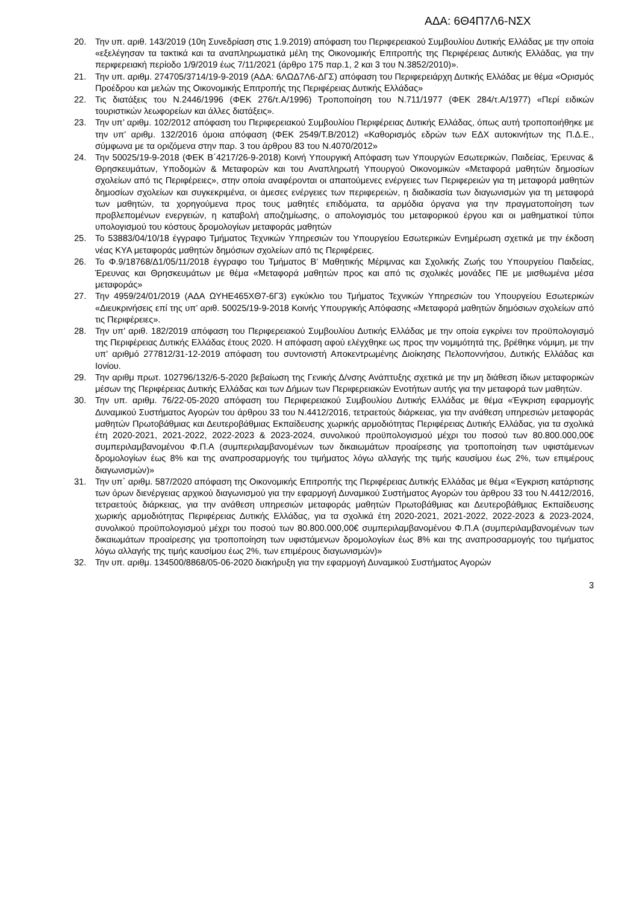ΑΔΑ: 6Θ4Π7Λ6-ΝΣΧ
20. Την υπ. αριθ. 143/2019 (10η Συνεδρίαση στις 1.9.2019) απόφαση του Περιφερειακού Συμβουλίου Δυτικής Ελλάδας με την οποία «εξελέγησαν τα τακτικά και τα αναπληρωματικά μέλη της Οικονομικής Επιτροπής της Περιφέρειας Δυτικής Ελλάδας, για την περιφερειακή περίοδο 1/9/2019 έως 7/11/2021 (άρθρο 175 παρ.1, 2 και 3 του Ν.3852/2010)».
21. Την υπ. αριθμ. 274705/3714/19-9-2019 (ΑΔΑ: 6ΛΩΔ7Λ6-ΔΓΣ) απόφαση του Περιφερειάρχη Δυτικής Ελλάδας με θέμα «Ορισμός Προέδρου και μελών της Οικονομικής Επιτροπής της Περιφέρειας Δυτικής Ελλάδας»
22. Τις διατάξεις του Ν.2446/1996 (ΦΕΚ 276/τ.Α/1996) Τροποποίηση του Ν.711/1977 (ΦΕΚ 284/τ.Α/1977) «Περί ειδικών τουριστικών λεωφορείων και άλλες διατάξεις».
23. Την υπ’ αριθμ. 102/2012 απόφαση του Περιφερειακού Συμβουλίου Περιφέρειας Δυτικής Ελλάδας, όπως αυτή τροποποιήθηκε με την υπ’ αριθμ. 132/2016 όμοια απόφαση (ΦΕΚ 2549/Τ.Β/2012) «Καθορισμός εδρών των ΕΔΧ αυτοκινήτων της Π.Δ.Ε., σύμφωνα με τα οριζόμενα στην παρ. 3 του άρθρου 83 του Ν.4070/2012»
24. Την 50025/19-9-2018 (ΦΕΚ Β΄4217/26-9-2018) Κοινή Υπουργική Απόφαση των Υπουργών Εσωτερικών, Παιδείας, Έρευνας & Θρησκευμάτων, Υποδομών & Μεταφορών και του Αναπληρωτή Υπουργού Οικονομικών «Μεταφορά μαθητών δημοσίων σχολείων από τις Περιφέρειες», στην οποία αναφέρονται οι απαιτούμενες ενέργειες των Περιφερειών για τη μεταφορά μαθητών δημοσίων σχολείων και συγκεκριμένα, οι άμεσες ενέργειες των περιφερειών, η διαδικασία των διαγωνισμών για τη μεταφορά των μαθητών, τα χορηγούμενα προς τους μαθητές επιδόματα, τα αρμόδια όργανα για την πραγματοποίηση των προβλεπομένων ενεργειών, η καταβολή αποζημίωσης, ο απολογισμός του μεταφορικού έργου και οι μαθηματικοί τύποι υπολογισμού του κόστους δρομολογίων μεταφοράς μαθητών
25. Το 53883/04/10/18 έγγραφο Τμήματος Τεχνικών Υπηρεσιών του Υπουργείου Εσωτερικών Ενημέρωση σχετικά με την έκδοση νέας ΚΥΑ μεταφοράς μαθητών δημόσιων σχολείων από τις Περιφέρειες.
26. Το Φ.9/18768/Δ1/05/11/2018 έγγραφο του Τμήματος Β’ Μαθητικής Μέριμνας και Σχολικής Ζωής του Υπουργείου Παιδείας, Έρευνας και Θρησκευμάτων με θέμα «Μεταφορά μαθητών προς και από τις σχολικές μονάδες ΠΕ με μισθωμένα μέσα μεταφοράς»
27. Την 4959/24/01/2019 (ΑΔΑ ΩΥΗΕ465ΧΘ7-6Γ3) εγκύκλιο του Τμήματος Τεχνικών Υπηρεσιών του Υπουργείου Εσωτερικών «Διευκρινήσεις επί της υπ’ αριθ. 50025/19-9-2018 Κοινής Υπουργικής Απόφασης «Μεταφορά μαθητών δημόσιων σχολείων από τις Περιφέρειες».
28. Την υπ’ αριθ. 182/2019 απόφαση του Περιφερειακού Συμβουλίου Δυτικής Ελλάδας με την οποία εγκρίνει τον προϋπολογισμό της Περιφέρειας Δυτικής Ελλάδας έτους 2020. Η απόφαση αφού ελέγχθηκε ως προς την νομιμότητά της, βρέθηκε νόμιμη, με την υπ’ αριθμό 277812/31-12-2019 απόφαση του συντονιστή Αποκεντρωμένης Διοίκησης Πελοποννήσου, Δυτικής Ελλάδας και Ιονίου.
29. Την αριθμ πρωτ. 102796/132/6-5-2020 βεβαίωση της Γενικής Δ/νσης Ανάπτυξης σχετικά με την μη διάθεση ίδιων μεταφορικών μέσων της Περιφέρειας Δυτικής Ελλάδας και των Δήμων των Περιφερειακών Ενοτήτων αυτής για την μεταφορά των μαθητών.
30. Την υπ. αριθμ. 76/22-05-2020 απόφαση του Περιφερειακού Συμβουλίου Δυτικής Ελλάδας με θέμα «Έγκριση εφαρμογής Δυναμικού Συστήματος Αγορών του άρθρου 33 του Ν.4412/2016, τετραετούς διάρκειας, για την ανάθεση υπηρεσιών μεταφοράς μαθητών Πρωτοβάθμιας και Δευτεροβάθμιας Εκπαίδευσης χωρικής αρμοδιότητας Περιφέρειας Δυτικής Ελλάδας, για τα σχολικά έτη 2020-2021, 2021-2022, 2022-2023 & 2023-2024, συνολικού προϋπολογισμού μέχρι του ποσού των 80.800.000,00€ συμπεριλαμβανομένου Φ.Π.Α (συμπεριλαμβανομένων των δικαιωμάτων προαίρεσης για τροποποίηση των υφιστάμενων δρομολογίων έως 8% και της αναπροσαρμογής του τιμήματος λόγω αλλαγής της τιμής καυσίμου έως 2%, των επιμέρους διαγωνισμών)»
31. Την υπ΄ αριθμ. 587/2020 απόφαση της Οικονομικής Επιτροπής της Περιφέρειας Δυτικής Ελλάδας με θέμα «Έγκριση κατάρτισης των όρων διενέργειας αρχικού διαγωνισμού για την εφαρμογή Δυναμικού Συστήματος Αγορών του άρθρου 33 του Ν.4412/2016, τετραετούς διάρκειας, για την ανάθεση υπηρεσιών μεταφοράς μαθητών Πρωτοβάθμιας και Δευτεροβάθμιας Εκπαίδευσης χωρικής αρμοδιότητας Περιφέρειας Δυτικής Ελλάδας, για τα σχολικά έτη 2020-2021, 2021-2022, 2022-2023 & 2023-2024, συνολικού προϋπολογισμού μέχρι του ποσού των 80.800.000,00€ συμπεριλαμβανομένου Φ.Π.Α (συμπεριλαμβανομένων των δικαιωμάτων προαίρεσης για τροποποίηση των υφιστάμενων δρομολογίων έως 8% και της αναπροσαρμογής του τιμήματος λόγω αλλαγής της τιμής καυσίμου έως 2%, των επιμέρους διαγωνισμών)»
32. Την υπ. αριθμ. 134500/8868/05-06-2020 διακήρυξη για την εφαρμογή Δυναμικού Συστήματος Αγορών
3